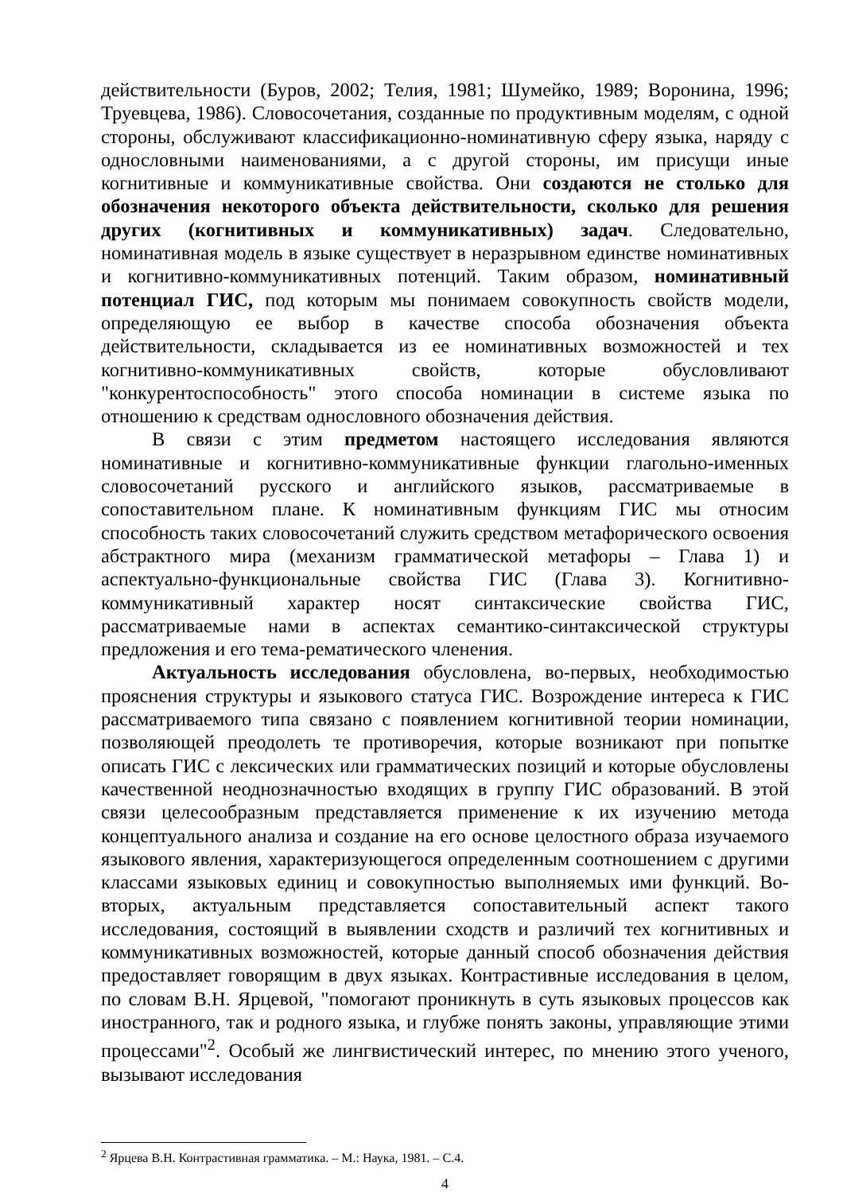действительности (Буров, 2002; Телия, 1981; Шумейко, 1989; Воронина, 1996; Труевцева, 1986). Словосочетания, созданные по продуктивным моделям, с одной стороны, обслуживают классификационно-номинативную сферу языка, наряду с однословными наименованиями, а с другой стороны, им присущи иные когнитивные и коммуникативные свойства. Они создаются не столько для обозначения некоторого объекта действительности, сколько для решения других (когнитивных и коммуникативных) задач. Следовательно, номинативная модель в языке существует в неразрывном единстве номинативных и когнитивно-коммуникативных потенций. Таким образом, номинативный потенциал ГИС, под которым мы понимаем совокупность свойств модели, определяющую ее выбор в качестве способа обозначения объекта действительности, складывается из ее номинативных возможностей и тех когнитивно-коммуникативных свойств, которые обусловливают "конкурентоспособность" этого способа номинации в системе языка по отношению к средствам однословного обозначения действия.
В связи с этим предметом настоящего исследования являются номинативные и когнитивно-коммуникативные функции глагольно-именных словосочетаний русского и английского языков, рассматриваемые в сопоставительном плане. К номинативным функциям ГИС мы относим способность таких словосочетаний служить средством метафорического освоения абстрактного мира (механизм грамматической метафоры – Глава 1) и аспектуально-функциональные свойства ГИС (Глава 3). Когнитивно-коммуникативный характер носят синтаксические свойства ГИС, рассматриваемые нами в аспектах семантико-синтаксической структуры предложения и его тема-рематического членения.
Актуальность исследования обусловлена, во-первых, необходимостью прояснения структуры и языкового статуса ГИС. Возрождение интереса к ГИС рассматриваемого типа связано с появлением когнитивной теории номинации, позволяющей преодолеть те противоречия, которые возникают при попытке описать ГИС с лексических или грамматических позиций и которые обусловлены качественной неоднозначностью входящих в группу ГИС образований. В этой связи целесообразным представляется применение к их изучению метода концептуального анализа и создание на его основе целостного образа изучаемого языкового явления, характеризующегося определенным соотношением с другими классами языковых единиц и совокупностью выполняемых ими функций. Во-вторых, актуальным представляется сопоставительный аспект такого исследования, состоящий в выявлении сходств и различий тех когнитивных и коммуникативных возможностей, которые данный способ обозначения действия предоставляет говорящим в двух языках. Контрастивные исследования в целом, по словам В.Н. Ярцевой, "помогают проникнуть в суть языковых процессов как иностранного, так и родного языка, и глубже понять законы, управляющие этими процессами"<sup>2</sup>. Особый же лингвистический интерес, по мнению этого ученого, вызывают исследования
<sup>2</sup> Ярцева В.Н. Контрастивная грамматика. – М.: Наука, 1981. – С.4.
4